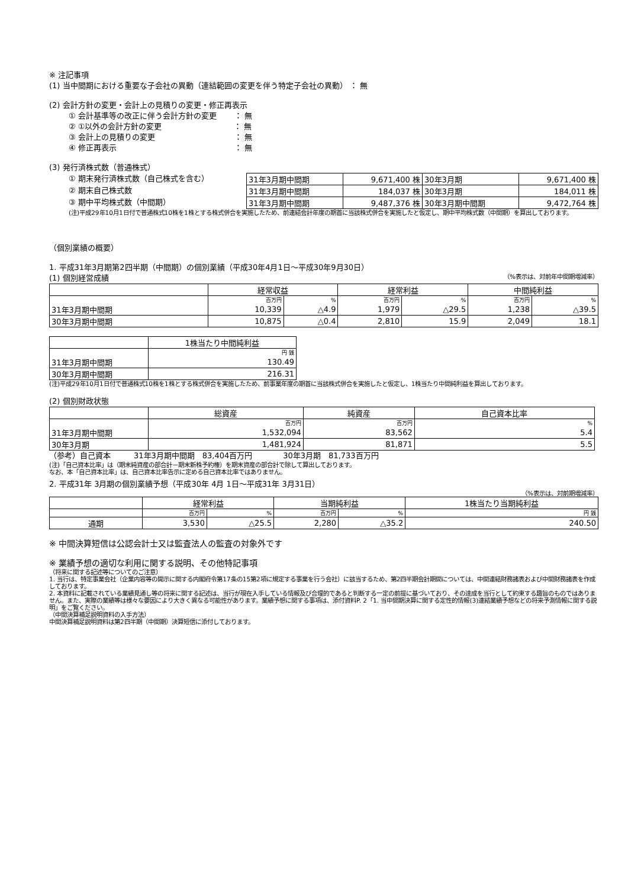※ 注記事項
(1) 当中間期における重要な子会社の異動（連結範囲の変更を伴う特定子会社の異動） ： 無
(2) 会計方針の変更・会計上の見積りの変更・修正再表示
① 会計基準等の改正に伴う会計方針の変更　　 ： 無
② ①以外の会計方針の変更　　　　　　　　　 ： 無
③ 会計上の見積りの変更　　　　　　　　　　 ： 無
④ 修正再表示　　　　　　　　　　　　　　　 ： 無
(3) 発行済株式数（普通株式）
① 期末発行済株式数（自己株式を含む）
② 期末自己株式数
③ 期中平均株式数（中間期）
| 31年3月期中間期 | 9,671,400 株 | 30年3月期 | 9,671,400 株 |
| 31年3月期中間期 | 184,037 株 | 30年3月期 | 184,011 株 |
| 31年3月期中間期 | 9,487,376 株 | 30年3月期中間期 | 9,472,764 株 |
(注)平成29年10月1日付で普通株式10株を1株とする株式併合を実施したため、前連結会計年度の期首に当該株式併合を実施したと仮定し、期中平均株式数（中間期）を算出しております。
（個別業績の概要）
1. 平成31年3月期第2四半期（中間期）の個別業績（平成30年4月1日～平成30年9月30日）
(1) 個別経営成績
（%表示は、対前年中間期増減率）
| | 経常収益 | | 経常利益 | | 中間純利益 | |
| | 百万円 | % | 百万円 | % | 百万円 | % |
| 31年3月期中間期 | 10,339 | △4.9 | 1,979 | △29.5 | 1,238 | △39.5 |
| 30年3月期中間期 | 10,875 | △0.4 | 2,810 | 15.9 | 2,049 | 18.1 |
| | 1株当たり中間純利益 |
| | 円 銭 |
| 31年3月期中間期 | 130.49 |
| 30年3月期中間期 | 216.31 |
(注)平成29年10月1日付で普通株式10株を1株とする株式併合を実施したため、前事業年度の期首に当該株式併合を実施したと仮定し、1株当たり中間純利益を算出しております。
(2) 個別財政状態
| | 総資産 | 純資産 | 自己資本比率 |
| | 百万円 | 百万円 | % |
| 31年3月期中間期 | 1,532,094 | 83,562 | 5.4 |
| 30年3月期 | 1,481,924 | 81,871 | 5.5 |
（参考）自己資本　　　31年3月期中間期　83,404百万円　　　　30年3月期　81,733百万円
(注)「自己資本比率」は（期末純資産の部合計－期末新株予約権）を期末資産の部合計で除して算出しております。
なお、本「自己資本比率」は、自己資本比率告示に定める自己資本比率ではありません。
2. 平成31年 3月期の個別業績予想（平成30年 4月 1日～平成31年 3月31日）
（%表示は、対前期増減率）
| | 経常利益 | | 当期純利益 | | 1株当たり当期純利益 |
| | 百万円 | % | 百万円 | % | 円 銭 |
| 通期 | 3,530 | △25.5 | 2,280 | △35.2 | 240.50 |
※ 中間決算短信は公認会計士又は監査法人の監査の対象外です
※ 業績予想の適切な利用に関する説明、その他特記事項
（将来に関する記述等についてのご注意）
1. 当行は、特定事業会社（企業内容等の開示に関する内閣府令第17条の15第2項に規定する事業を行う会社）に該当するため、第2四半期会計期間については、中間連結財務諸表および中間財務諸表を作成しております。
2. 本資料に記載されている業績見通し等の将来に関する記述は、当行が現在入手している情報及び合理的であると判断する一定の前提に基づいており、その達成を当行として約束する趣旨のものではありません。また、実際の業績等は様々な要因により大きく異なる可能性があります。業績予想に関する事項は、添付資料P. 2「1. 当中間期決算に関する定性的情報(3)連結業績予想などの将来予測情報に関する説明」をご覧ください。
（中間決算補足説明資料の入手方法）
中間決算補足説明資料は第2四半期（中間期）決算短信に添付しております。